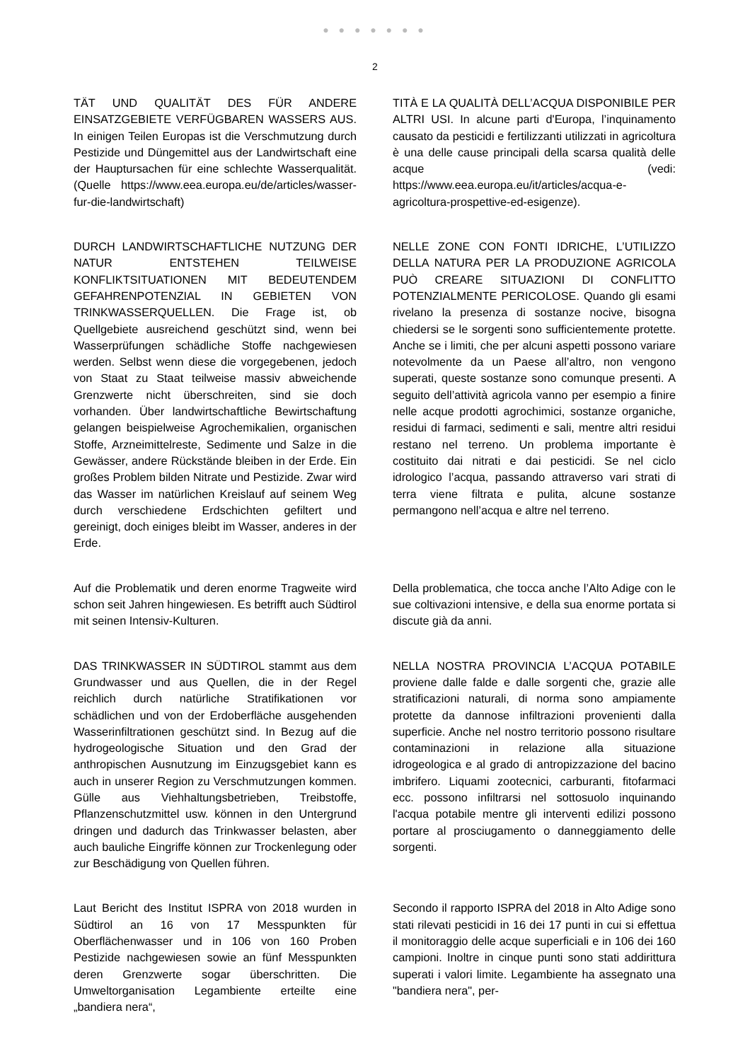● ● ● ● ● ● ●
2
TÄT UND QUALITÄT DES FÜR ANDERE EINSATZGEBIETE VERFÜGBAREN WASSERS AUS. In einigen Teilen Europas ist die Verschmutzung durch Pestizide und Düngemittel aus der Landwirtschaft eine der Hauptursachen für eine schlechte Wasserqualität. (Quelle https://www.eea.europa.eu/de/articles/wasser-fur-die-landwirtschaft)
TITÀ E LA QUALITÀ DELL’ACQUA DISPONIBILE PER ALTRI USI. In alcune parti d'Europa, l’inquinamento causato da pesticidi e fertilizzanti utilizzati in agricoltura è una delle cause principali della scarsa qualità delle acque (vedi: https://www.eea.europa.eu/it/articles/acqua-e-agricoltura-prospettive-ed-esigenze).
DURCH LANDWIRTSCHAFTLICHE NUTZUNG DER NATUR ENTSTEHEN TEILWEISE KONFLIKTSITUATIONEN MIT BEDEUTENDEM GEFAHRENPOTENZIAL IN GEBIETEN VON TRINKWASSERQUELLEN. Die Frage ist, ob Quellgebiete ausreichend geschützt sind, wenn bei Wasserprüfungen schädliche Stoffe nachgewiesen werden. Selbst wenn diese die vorgegebenen, jedoch von Staat zu Staat teilweise massiv abweichende Grenzwerte nicht überschreiten, sind sie doch vorhanden. Über landwirtschaftliche Bewirtschaftung gelangen beispielweise Agrochemikalien, organischen Stoffe, Arzneimittelreste, Sedimente und Salze in die Gewässer, andere Rückstände bleiben in der Erde. Ein großes Problem bilden Nitrate und Pestizide. Zwar wird das Wasser im natürlichen Kreislauf auf seinem Weg durch verschiedene Erdschichten gefiltert und gereinigt, doch einiges bleibt im Wasser, anderes in der Erde.
NELLE ZONE CON FONTI IDRICHE, L’UTILIZZO DELLA NATURA PER LA PRODUZIONE AGRICOLA PUÒ CREARE SITUAZIONI DI CONFLITTO POTENZIALMENTE PERICOLOSE. Quando gli esami rivelano la presenza di sostanze nocive, bisogna chiedersi se le sorgenti sono sufficientemente protette. Anche se i limiti, che per alcuni aspetti possono variare notevolmente da un Paese all’altro, non vengono superati, queste sostanze sono comunque presenti. A seguito dell’attività agricola vanno per esempio a finire nelle acque prodotti agrochimici, sostanze organiche, residui di farmaci, sedimenti e sali, mentre altri residui restano nel terreno. Un problema importante è costituito dai nitrati e dai pesticidi. Se nel ciclo idrologico l’acqua, passando attraverso vari strati di terra viene filtrata e pulita, alcune sostanze permangono nell’acqua e altre nel terreno.
Auf die Problematik und deren enorme Tragweite wird schon seit Jahren hingewiesen. Es betrifft auch Südtirol mit seinen Intensiv-Kulturen.
Della problematica, che tocca anche l’Alto Adige con le sue coltivazioni intensive, e della sua enorme portata si discute già da anni.
DAS TRINKWASSER IN SÜDTIROL stammt aus dem Grundwasser und aus Quellen, die in der Regel reichlich durch natürliche Stratifikationen vor schädlichen und von der Erdoberfläche ausgehenden Wasserinfiltrationen geschützt sind. In Bezug auf die hydrogeologische Situation und den Grad der anthropischen Ausnutzung im Einzugsgebiet kann es auch in unserer Region zu Verschmutzungen kommen. Gülle aus Viehhaltungsbetrieben, Treibstoffe, Pflanzenschutzmittel usw. können in den Untergrund dringen und dadurch das Trinkwasser belasten, aber auch bauliche Eingriffe können zur Trockenlegung oder zur Beschädigung von Quellen führen.
NELLA NOSTRA PROVINCIA L’ACQUA POTABILE proviene dalle falde e dalle sorgenti che, grazie alle stratificazioni naturali, di norma sono ampiamente protette da dannose infiltrazioni provenienti dalla superficie. Anche nel nostro territorio possono risultare contaminazioni in relazione alla situazione idrogeologica e al grado di antropizzazione del bacino imbrifero. Liquami zootecnici, carburanti, fitofarmaci ecc. possono infiltrarsi nel sottosuolo inquinando l'acqua potabile mentre gli interventi edilizi possono portare al prosciugamento o danneggiamento delle sorgenti.
Laut Bericht des Institut ISPRA von 2018 wurden in Südtirol an 16 von 17 Messpunkten für Oberflächenwasser und in 106 von 160 Proben Pestizide nachgewiesen sowie an fünf Messpunkten deren Grenzwerte sogar überschritten. Die Umweltorganisation Legambiente erteilte eine „bandiera nera“,
Secondo il rapporto ISPRA del 2018 in Alto Adige sono stati rilevati pesticidi in 16 dei 17 punti in cui si effettua il monitoraggio delle acque superficiali e in 106 dei 160 campioni. Inoltre in cinque punti sono stati addirittura superati i valori limite. Legambiente ha assegnato una "bandiera nera", per-